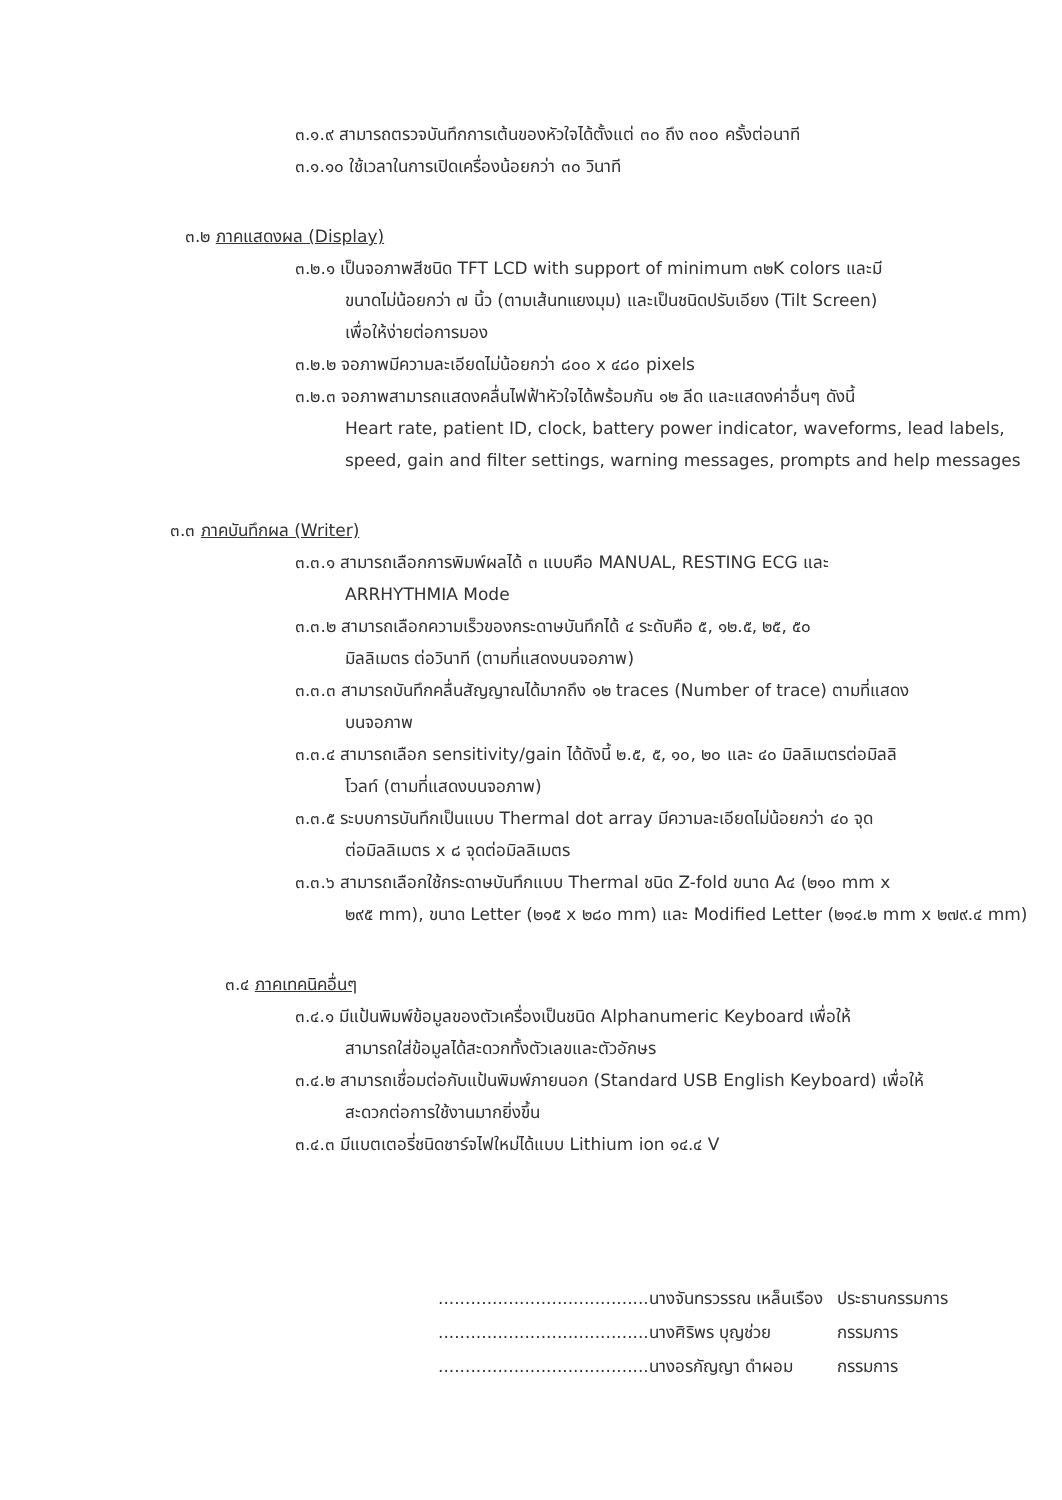๓.๑.๙ สามารถตรวจบันทึกการเต้นของหัวใจได้ตั้งแต่ ๓๐ ถึง ๓๐๐ ครั้งต่อนาที
๓.๑.๑๐ ใช้เวลาในการเปิดเครื่องน้อยกว่า ๓๐ วินาที
๓.๒ ภาคแสดงผล (Display)
๓.๒.๑ เป็นจอภาพสีชนิด TFT LCD with support of minimum ๓๒K colors และมี
ขนาดไม่น้อยกว่า ๗ นิ้ว (ตามเส้นทแยงมุม) และเป็นชนิดปรับเอียง (Tilt Screen)
เพื่อให้ง่ายต่อการมอง
๓.๒.๒ จอภาพมีความละเอียดไม่น้อยกว่า ๘๐๐ x ๔๘๐ pixels
๓.๒.๓ จอภาพสามารถแสดงคลื่นไฟฟ้าหัวใจได้พร้อมกัน ๑๒ ลีด และแสดงค่าอื่นๆ ดังนี้
Heart rate, patient ID, clock, battery power indicator, waveforms, lead labels, speed, gain and filter settings, warning messages, prompts and help messages
๓.๓ ภาคบันทึกผล (Writer)
๓.๓.๑ สามารถเลือกการพิมพ์ผลได้ ๓ แบบคือ MANUAL, RESTING ECG และ
ARRHYTHMIA Mode
๓.๓.๒ สามารถเลือกความเร็วของกระดาษบันทึกได้ ๔ ระดับคือ ๕, ๑๒.๕, ๒๕, ๕๐
มิลลิเมตร ต่อวินาที (ตามที่แสดงบนจอภาพ)
๓.๓.๓ สามารถบันทึกคลื่นสัญญาณได้มากถึง ๑๒ traces (Number of trace) ตามที่แสดง
บนจอภาพ
๓.๓.๔ สามารถเลือก sensitivity/gain ได้ดังนี้ ๒.๕, ๕, ๑๐, ๒๐ และ ๔๐ มิลลิเมตรต่อมิลลิ
โวลท์ (ตามที่แสดงบนจอภาพ)
๓.๓.๕ ระบบการบันทึกเป็นแบบ Thermal dot array มีความละเอียดไม่น้อยกว่า ๔๐ จุด
ต่อมิลลิเมตร x ๘ จุดต่อมิลลิเมตร
๓.๓.๖ สามารถเลือกใช้กระดาษบันทึกแบบ Thermal ชนิด Z-fold ขนาด A๔ (๒๑๐ mm x
๒๙๕ mm), ขนาด Letter (๒๑๕ x ๒๘๐ mm) และ Modified Letter (๒๑๔.๒ mm x ๒๗๙.๔ mm)
๓.๔ ภาคเทคนิคอื่นๆ
๓.๔.๑ มีแป้นพิมพ์ข้อมูลของตัวเครื่องเป็นชนิด Alphanumeric Keyboard เพื่อให้
สามารถใส่ข้อมูลได้สะดวกทั้งตัวเลขและตัวอักษร
๓.๔.๒ สามารถเชื่อมต่อกับแป้นพิมพ์ภายนอก (Standard USB English Keyboard) เพื่อให้
สะดวกต่อการใช้งานมากยิ่งขึ้น
๓.๔.๓ มีแบตเตอรี่ชนิดชาร์จไฟใหม่ได้แบบ Lithium ion ๑๔.๔ V
| .......................................นางจันทรวรรณ เหล็นเรือง | ประธานกรรมการ |
| .......................................นางศิริพร บุญช่วย | กรรมการ |
| .......................................นางอรกัญญา ดำผอม | กรรมการ |